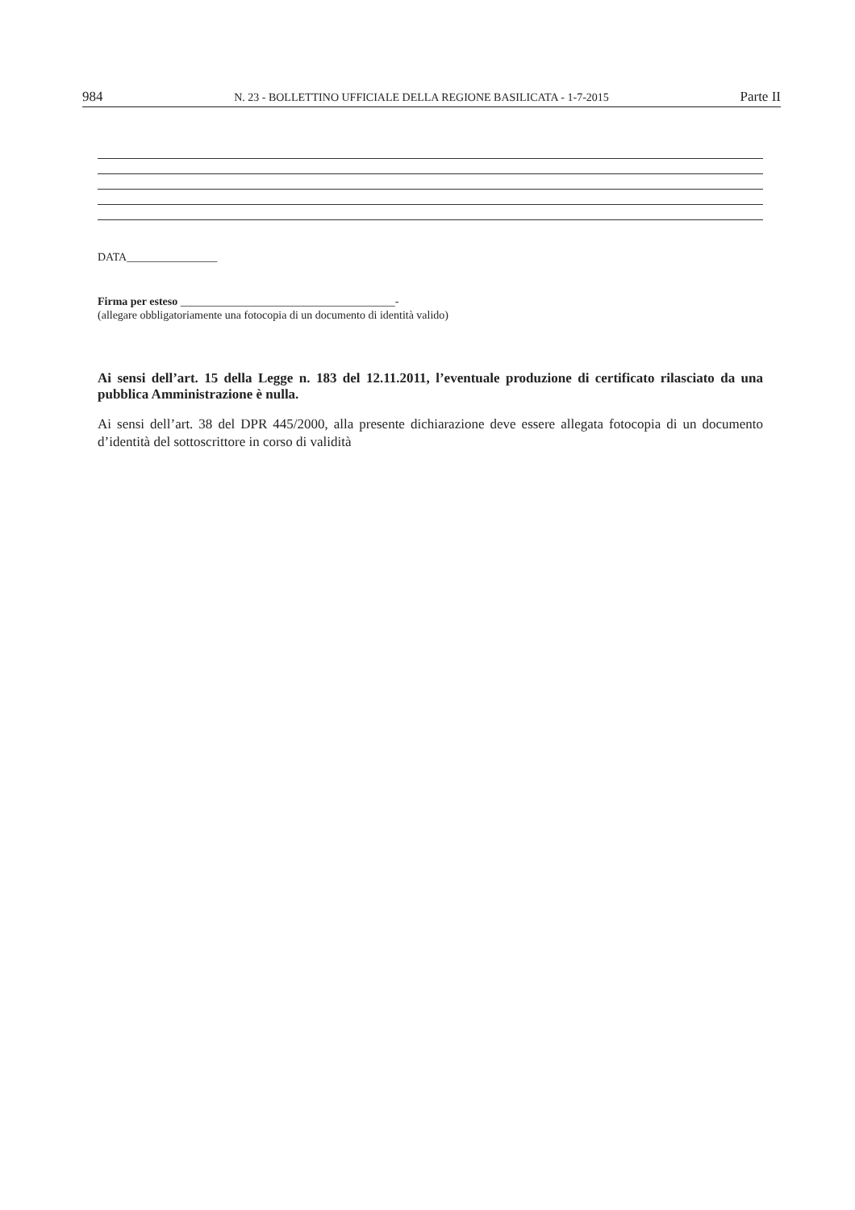984 N. 23 - BOLLETTINO UFFICIALE DELLA REGIONE BASILICATA - 1-7-2015 Parte II
DATA________________
Firma per esteso ______________________________________-
(allegare obbligatoriamente una fotocopia di un documento di identità valido)
Ai sensi dell’art. 15 della Legge n. 183 del 12.11.2011, l’eventuale produzione di certificato rilasciato da una pubblica Amministrazione è nulla.
Ai sensi dell’art. 38 del DPR 445/2000, alla presente dichiarazione deve essere allegata fotocopia di un documento d’identità del sottoscrittore in corso di validità